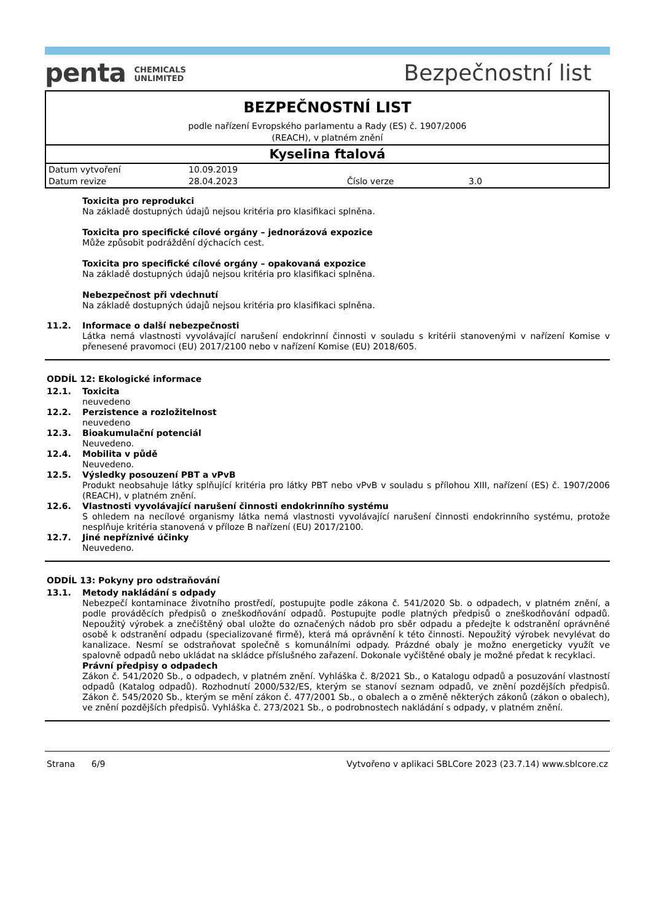penta CHEMICALS
UNLIMITED
Bezpečnostní list
BEZPEČNOSTNÍ LIST
podle nařízení Evropského parlamentu a Rady (ES) č. 1907/2006
(REACH), v platném znění
Kyselina ftalová
| Datum vytvoření | 10.09.2019 | | |
| Datum revize | 28.04.2023 | Číslo verze | 3.0 |
Toxicita pro reprodukci
Na základě dostupných údajů nejsou kritéria pro klasifikaci splněna.
Toxicita pro specifické cílové orgány – jednorázová expozice
Může způsobit podráždění dýchacích cest.
Toxicita pro specifické cílové orgány – opakovaná expozice
Na základě dostupných údajů nejsou kritéria pro klasifikaci splněna.
Nebezpečnost při vdechnutí
Na základě dostupných údajů nejsou kritéria pro klasifikaci splněna.
11.2. Informace o další nebezpečnosti
Látka nemá vlastnosti vyvolávající narušení endokrinní činnosti v souladu s kritérii stanovenými v nařízení Komise v přenesené pravomoci (EU) 2017/2100 nebo v nařízení Komise (EU) 2018/605.
ODDÍL 12: Ekologické informace
12.1. Toxicita
neuvedeno
12.2. Perzistence a rozložitelnost
neuvedeno
12.3. Bioakumulační potenciál
Neuvedeno.
12.4. Mobilita v půdě
Neuvedeno.
12.5. Výsledky posouzení PBT a vPvB
Produkt neobsahuje látky splňující kritéria pro látky PBT nebo vPvB v souladu s přílohou XIII, nařízení (ES) č. 1907/2006 (REACH), v platném znění.
12.6. Vlastnosti vyvolávající narušení činnosti endokrinního systému
S ohledem na necílové organismy látka nemá vlastnosti vyvolávající narušení činnosti endokrinního systému, protože nesplňuje kritéria stanovená v příloze B nařízení (EU) 2017/2100.
12.7. Jiné nepříznivé účinky
Neuvedeno.
ODDÍL 13: Pokyny pro odstraňování
13.1. Metody nakládání s odpady
Nebezpečí kontaminace životního prostředí, postupujte podle zákona č. 541/2020 Sb. o odpadech, v platném znění, a podle prováděcích předpisů o zneškodňování odpadů. Postupujte podle platných předpisů o zneškodňování odpadů. Nepoužitý výrobek a znečištěný obal uložte do označených nádob pro sběr odpadu a předejte k odstranění oprávněné osobě k odstranění odpadu (specializované firmě), která má oprávnění k této činnosti. Nepoužitý výrobek nevylévat do kanalizace. Nesmí se odstraňovat společně s komunálními odpady. Prázdné obaly je možno energeticky využít ve spalovně odpadů nebo ukládat na skládce příslušného zařazení. Dokonale vyčištěné obaly je možné předat k recyklaci.
Právní předpisy o odpadech
Zákon č. 541/2020 Sb., o odpadech, v platném znění. Vyhláška č. 8/2021 Sb., o Katalogu odpadů a posuzování vlastností odpadů (Katalog odpadů). Rozhodnutí 2000/532/ES, kterým se stanoví seznam odpadů, ve znění pozdějších předpisů. Zákon č. 545/2020 Sb., kterým se mění zákon č. 477/2001 Sb., o obalech a o změně některých zákonů (zákon o obalech), ve znění pozdějších předpisů. Vyhláška č. 273/2021 Sb., o podrobnostech nakládání s odpady, v platném znění.
Strana 6/9 Vytvořeno v aplikaci SBLCore 2023 (23.7.14) www.sblcore.cz